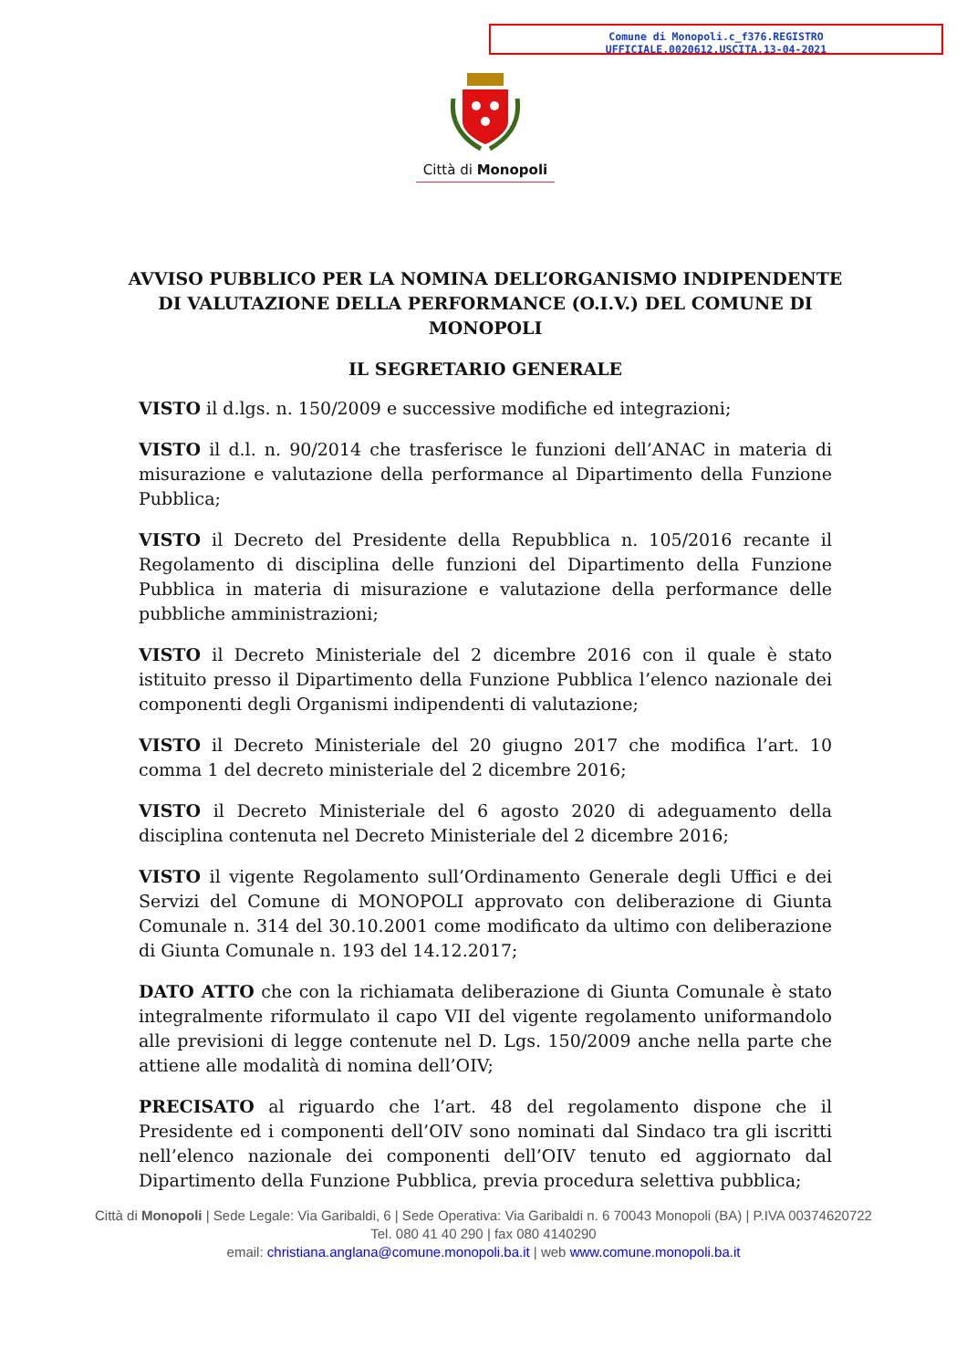Comune di Monopoli.c_f376.REGISTRO
UFFICIALE.0020612.USCITA.13-04-2021
Città di Monopoli
AVVISO PUBBLICO PER LA NOMINA DELL’ORGANISMO INDIPENDENTE DI VALUTAZIONE DELLA PERFORMANCE (O.I.V.) DEL COMUNE DI MONOPOLI
IL SEGRETARIO GENERALE
VISTO il d.lgs. n. 150/2009 e successive modifiche ed integrazioni;
VISTO il d.l. n. 90/2014 che trasferisce le funzioni dell’ANAC in materia di misurazione e valutazione della performance al Dipartimento della Funzione Pubblica;
VISTO il Decreto del Presidente della Repubblica n. 105/2016 recante il Regolamento di disciplina delle funzioni del Dipartimento della Funzione Pubblica in materia di misurazione e valutazione della performance delle pubbliche amministrazioni;
VISTO il Decreto Ministeriale del 2 dicembre 2016 con il quale è stato istituito presso il Dipartimento della Funzione Pubblica l’elenco nazionale dei componenti degli Organismi indipendenti di valutazione;
VISTO il Decreto Ministeriale del 20 giugno 2017 che modifica l’art. 10 comma 1 del decreto ministeriale del 2 dicembre 2016;
VISTO il Decreto Ministeriale del 6 agosto 2020 di adeguamento della disciplina contenuta nel Decreto Ministeriale del 2 dicembre 2016;
VISTO il vigente Regolamento sull’Ordinamento Generale degli Uffici e dei Servizi del Comune di MONOPOLI approvato con deliberazione di Giunta Comunale n. 314 del 30.10.2001 come modificato da ultimo con deliberazione di Giunta Comunale n. 193 del 14.12.2017;
DATO ATTO che con la richiamata deliberazione di Giunta Comunale è stato integralmente riformulato il capo VII del vigente regolamento uniformandolo alle previsioni di legge contenute nel D. Lgs. 150/2009 anche nella parte che attiene alle modalità di nomina dell’OIV;
PRECISATO al riguardo che l’art. 48 del regolamento dispone che il Presidente ed i componenti dell’OIV sono nominati dal Sindaco tra gli iscritti nell’elenco nazionale dei componenti dell’OIV tenuto ed aggiornato dal Dipartimento della Funzione Pubblica, previa procedura selettiva pubblica;
Città di Monopoli | Sede Legale: Via Garibaldi, 6 | Sede Operativa: Via Garibaldi n. 6 70043 Monopoli (BA) | P.IVA 00374620722
Tel. 080 41 40 290 | fax 080 4140290
email: christiana.anglana@comune.monopoli.ba.it | web www.comune.monopoli.ba.it